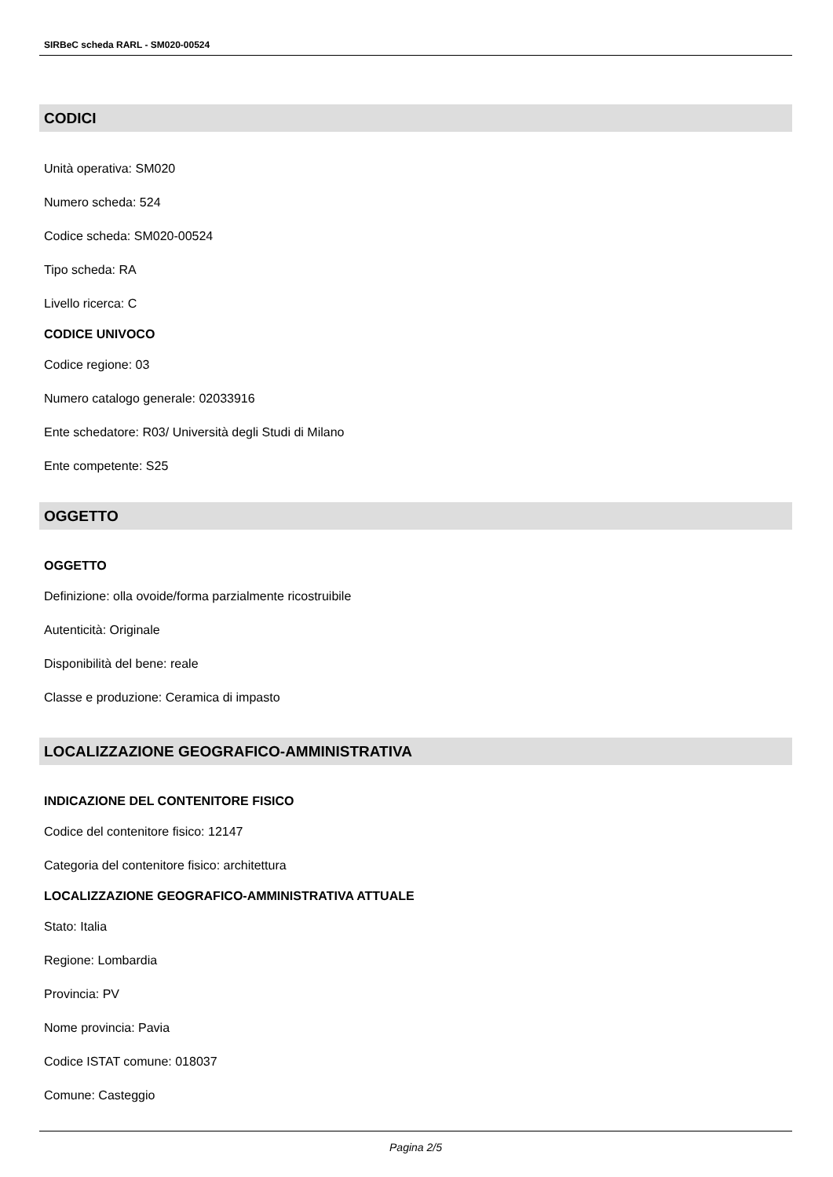SIRBeC scheda RARL - SM020-00524
CODICI
Unità operativa: SM020
Numero scheda: 524
Codice scheda: SM020-00524
Tipo scheda: RA
Livello ricerca: C
CODICE UNIVOCO
Codice regione: 03
Numero catalogo generale: 02033916
Ente schedatore: R03/ Università degli Studi di Milano
Ente competente: S25
OGGETTO
OGGETTO
Definizione: olla ovoide/forma parzialmente ricostruibile
Autenticità: Originale
Disponibilità del bene: reale
Classe e produzione: Ceramica di impasto
LOCALIZZAZIONE GEOGRAFICO-AMMINISTRATIVA
INDICAZIONE DEL CONTENITORE FISICO
Codice del contenitore fisico: 12147
Categoria del contenitore fisico: architettura
LOCALIZZAZIONE GEOGRAFICO-AMMINISTRATIVA ATTUALE
Stato: Italia
Regione: Lombardia
Provincia: PV
Nome provincia: Pavia
Codice ISTAT comune: 018037
Comune: Casteggio
Pagina 2/5